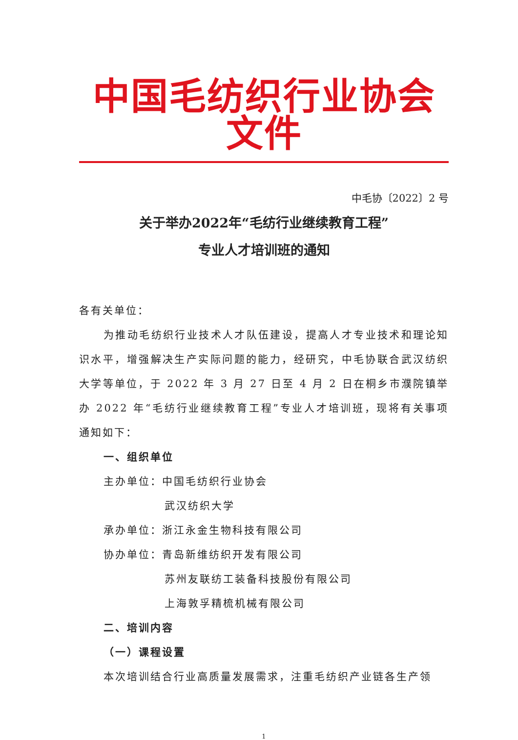中国毛纺织行业协会文件
中毛协〔2022〕2 号
关于举办2022年“毛纺行业继续教育工程”
专业人才培训班的通知
各有关单位：
为推动毛纺织行业技术人才队伍建设，提高人才专业技术和理论知识水平，增强解决生产实际问题的能力，经研究，中毛协联合武汉纺织大学等单位，于 2022 年 3 月 27 日至 4 月 2 日在桐乡市濮院镇举办 2022 年“毛纺行业继续教育工程”专业人才培训班，现将有关事项通知如下：
一、组织单位
主办单位：中国毛纺织行业协会
武汉纺织大学
承办单位：浙江永金生物科技有限公司
协办单位：青岛新维纺织开发有限公司
苏州友联纺工装备科技股份有限公司
上海敦孚精梳机械有限公司
二、培训内容
（一）课程设置
本次培训结合行业高质量发展需求，注重毛纺织产业链各生产领
1